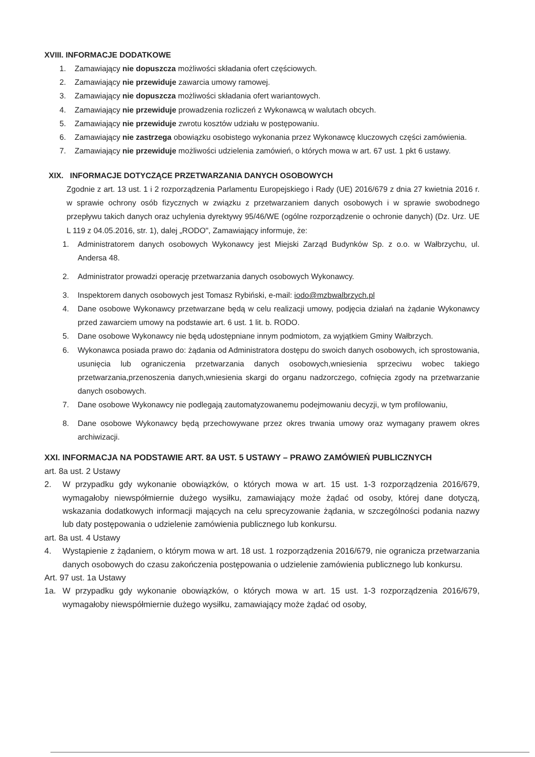XVIII. INFORMACJE DODATKOWE
1. Zamawiający nie dopuszcza możliwości składania ofert częściowych.
2. Zamawiający nie przewiduje zawarcia umowy ramowej.
3. Zamawiający nie dopuszcza możliwości składania ofert wariantowych.
4. Zamawiający nie przewiduje prowadzenia rozliczeń z Wykonawcą w walutach obcych.
5. Zamawiający nie przewiduje zwrotu kosztów udziału w postępowaniu.
6. Zamawiający nie zastrzega obowiązku osobistego wykonania przez Wykonawcę kluczowych części zamówienia.
7. Zamawiający nie przewiduje możliwości udzielenia zamówień, o których mowa w art. 67 ust. 1 pkt 6 ustawy.
XIX. INFORMACJE DOTYCZĄCE PRZETWARZANIA DANYCH OSOBOWYCH
Zgodnie z art. 13 ust. 1 i 2 rozporządzenia Parlamentu Europejskiego i Rady (UE) 2016/679 z dnia 27 kwietnia 2016 r. w sprawie ochrony osób fizycznych w związku z przetwarzaniem danych osobowych i w sprawie swobodnego przepływu takich danych oraz uchylenia dyrektywy 95/46/WE (ogólne rozporządzenie o ochronie danych) (Dz. Urz. UE L 119 z 04.05.2016, str. 1), dalej „RODO", Zamawiający informuje, że:
1. Administratorem danych osobowych Wykonawcy jest Miejski Zarząd Budynków Sp. z o.o. w Wałbrzychu, ul. Andersa 48.
2. Administrator prowadzi operację przetwarzania danych osobowych Wykonawcy.
3. Inspektorem danych osobowych jest Tomasz Rybiński, e-mail: iodo@mzbwalbrzych.pl
4. Dane osobowe Wykonawcy przetwarzane będą w celu realizacji umowy, podjęcia działań na żądanie Wykonawcy przed zawarciem umowy na podstawie art. 6 ust. 1 lit. b. RODO.
5. Dane osobowe Wykonawcy nie będą udostępniane innym podmiotom, za wyjątkiem Gminy Wałbrzych.
6. Wykonawca posiada prawo do: żądania od Administratora dostępu do swoich danych osobowych, ich sprostowania, usunięcia lub ograniczenia przetwarzania danych osobowych,wniesienia sprzeciwu wobec takiego przetwarzania,przenoszenia danych,wniesienia skargi do organu nadzorczego, cofnięcia zgody na przetwarzanie danych osobowych.
7. Dane osobowe Wykonawcy nie podlegają zautomatyzowanemu podejmowaniu decyzji, w tym profilowaniu,
8. Dane osobowe Wykonawcy będą przechowywane przez okres trwania umowy oraz wymagany prawem okres archiwizacji.
XXI. INFORMACJA NA PODSTAWIE ART. 8A UST. 5 USTAWY – PRAWO ZAMÓWIEŃ PUBLICZNYCH
art. 8a ust. 2 Ustawy
2. W przypadku gdy wykonanie obowiązków, o których mowa w art. 15 ust. 1-3 rozporządzenia 2016/679, wymagałoby niewspółmiernie dużego wysiłku, zamawiający może żądać od osoby, której dane dotyczą, wskazania dodatkowych informacji mających na celu sprecyzowanie żądania, w szczególności podania nazwy lub daty postępowania o udzielenie zamówienia publicznego lub konkursu.
art. 8a ust. 4 Ustawy
4. Wystąpienie z żądaniem, o którym mowa w art. 18 ust. 1 rozporządzenia 2016/679, nie ogranicza przetwarzania danych osobowych do czasu zakończenia postępowania o udzielenie zamówienia publicznego lub konkursu.
Art. 97 ust. 1a Ustawy
1a. W przypadku gdy wykonanie obowiązków, o których mowa w art. 15 ust. 1-3 rozporządzenia 2016/679, wymagałoby niewspółmiernie dużego wysiłku, zamawiający może żądać od osoby,